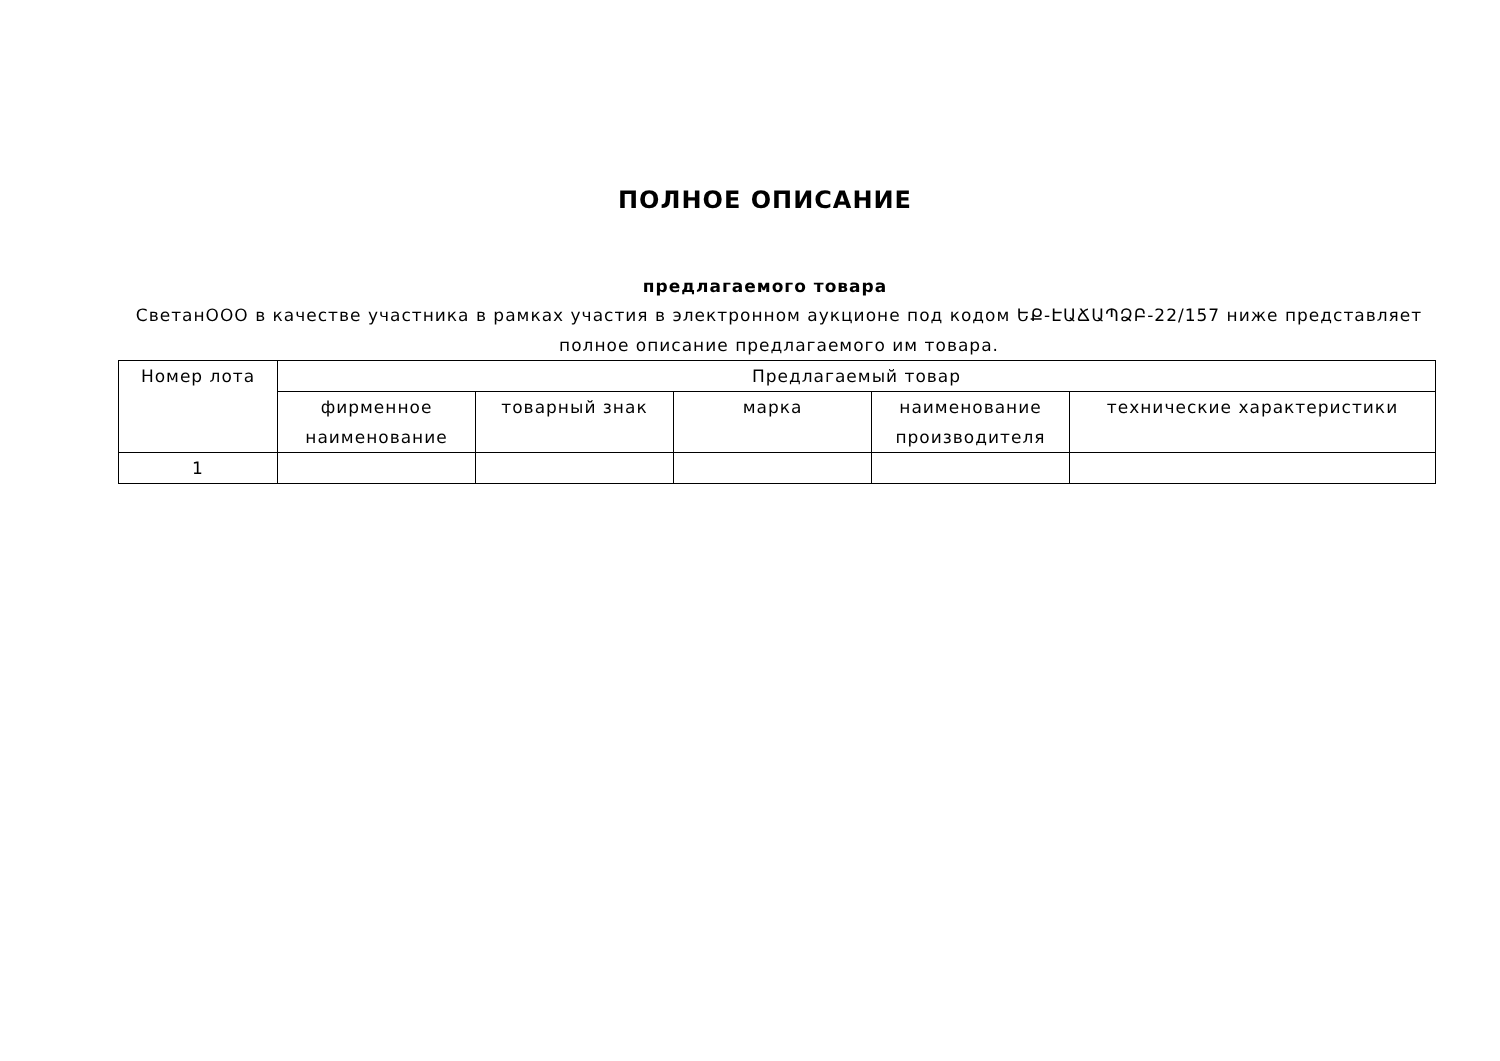ПОЛНОЕ ОПИСАНИЕ
предлагаемого товара
СветанООО в качестве участника в рамках участия в электронном аукционе под кодом ԵՔ-ԷԱՃԱՊՁԲ-22/157 ниже представляет полное описание предлагаемого им товара.
| Номер лота | Предлагаемый товар | | | | |
| --- | --- | --- | --- | --- | --- |
| | фирменное наименование | товарный знак | марка | наименование производителя | технические характеристики |
| 1 | | | | | |